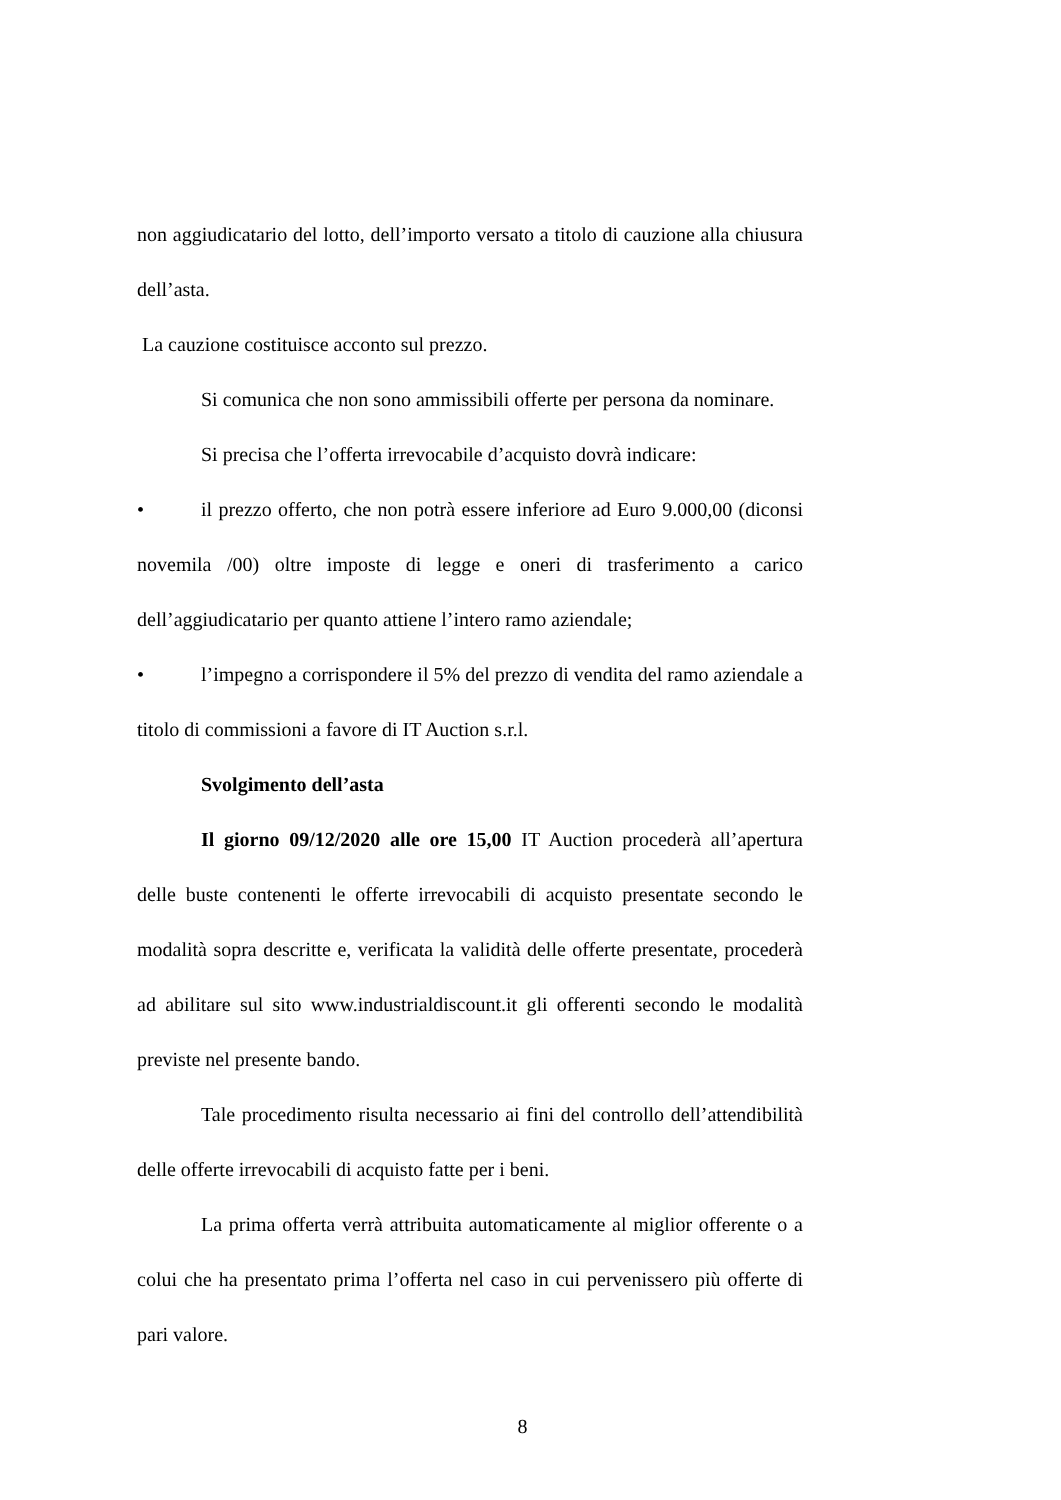non aggiudicatario del lotto, dell’importo versato a titolo di cauzione alla chiusura dell’asta.
La cauzione costituisce acconto sul prezzo.
Si comunica che non sono ammissibili offerte per persona da nominare.
Si precisa che l’offerta irrevocabile d’acquisto dovrà indicare:
• il prezzo offerto, che non potrà essere inferiore ad Euro 9.000,00 (diconsi novemila /00) oltre imposte di legge e oneri di trasferimento a carico dell’aggiudicatario per quanto attiene l’intero ramo aziendale;
• l’impegno a corrispondere il 5% del prezzo di vendita del ramo aziendale a titolo di commissioni a favore di IT Auction s.r.l.
Svolgimento dell’asta
Il giorno 09/12/2020 alle ore 15,00 IT Auction procederà all’apertura delle buste contenenti le offerte irrevocabili di acquisto presentate secondo le modalità sopra descritte e, verificata la validità delle offerte presentate, procederà ad abilitare sul sito www.industrialdiscount.it gli offerenti secondo le modalità previste nel presente bando.
Tale procedimento risulta necessario ai fini del controllo dell’attendibilità delle offerte irrevocabili di acquisto fatte per i beni.
La prima offerta verrà attribuita automaticamente al miglior offerente o a colui che ha presentato prima l’offerta nel caso in cui pervenissero più offerte di pari valore.
8